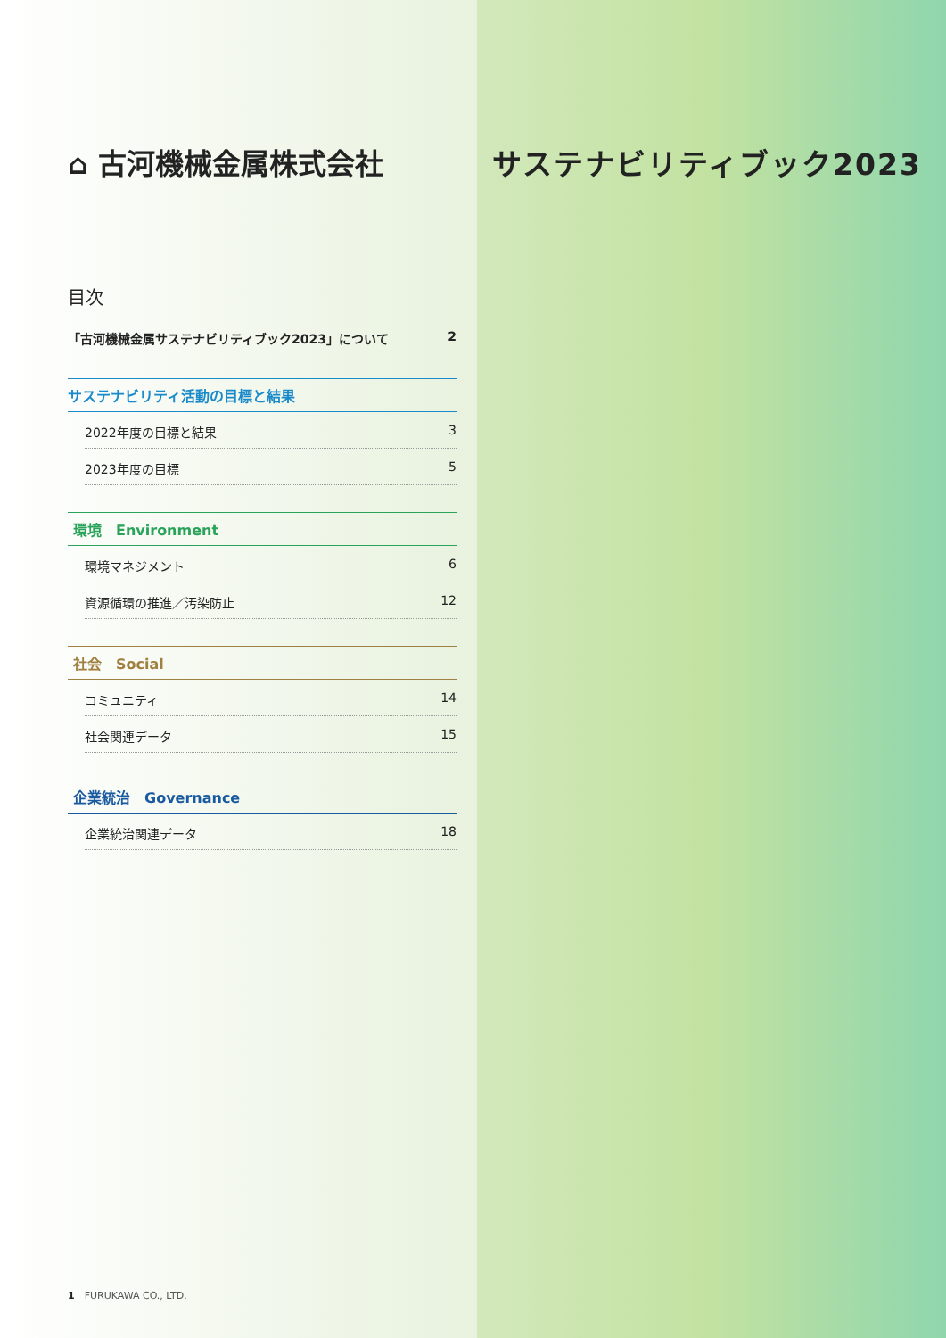⌂ 古河機械金属株式会社
目次
「古河機械金属サステナビリティブック2023」について 2
サステナビリティ活動の目標と結果
2022年度の目標と結果 3
2023年度の目標 5
環境　Environment
環境マネジメント 6
資源循環の推進／汚染防止 12
社会　Social
コミュニティ 14
社会関連データ 15
企業統治　Governance
企業統治関連データ 18
サステナビリティブック2023
1　FURUKAWA CO., LTD.